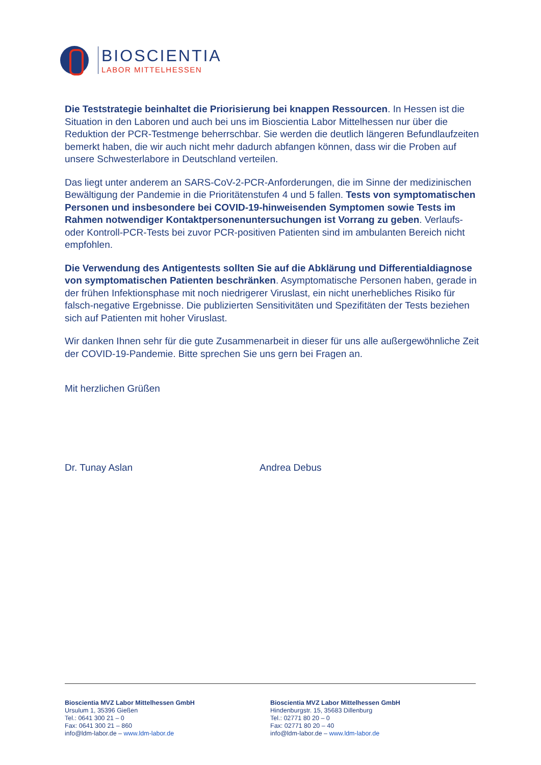BIOSCIENTIA
LABOR MITTELHESSEN
Die Teststrategie beinhaltet die Priorisierung bei knappen Ressourcen. In Hessen ist die Situation in den Laboren und auch bei uns im Bioscientia Labor Mittelhessen nur über die Reduktion der PCR-Testmenge beherrschbar. Sie werden die deutlich längeren Befundlaufzeiten bemerkt haben, die wir auch nicht mehr dadurch abfangen können, dass wir die Proben auf unsere Schwesterlabore in Deutschland verteilen.
Das liegt unter anderem an SARS-CoV-2-PCR-Anforderungen, die im Sinne der medizinischen Bewältigung der Pandemie in die Prioritätenstufen 4 und 5 fallen. Tests von symptomatischen Personen und insbesondere bei COVID-19-hinweisenden Symptomen sowie Tests im Rahmen notwendiger Kontaktpersonenuntersuchungen ist Vorrang zu geben. Verlaufs- oder Kontroll-PCR-Tests bei zuvor PCR-positiven Patienten sind im ambulanten Bereich nicht empfohlen.
Die Verwendung des Antigentests sollten Sie auf die Abklärung und Differentialdiagnose von symptomatischen Patienten beschränken. Asymptomatische Personen haben, gerade in der frühen Infektionsphase mit noch niedrigerer Viruslast, ein nicht unerhebliches Risiko für falsch-negative Ergebnisse. Die publizierten Sensitivitäten und Spezifitäten der Tests beziehen sich auf Patienten mit hoher Viruslast.
Wir danken Ihnen sehr für die gute Zusammenarbeit in dieser für uns alle außergewöhnliche Zeit der COVID-19-Pandemie. Bitte sprechen Sie uns gern bei Fragen an.
Mit herzlichen Grüßen
Dr. Tunay Aslan Andrea Debus
Bioscientia MVZ Labor Mittelhessen GmbH
Ursulum 1, 35396 Gießen
Tel.: 0641 300 21 – 0
Fax: 0641 300 21 – 860
info@ldm-labor.de – www.ldm-labor.de
Bioscientia MVZ Labor Mittelhessen GmbH
Hindenburgstr. 15, 35683 Dillenburg
Tel.: 02771 80 20 – 0
Fax: 02771 80 20 – 40
info@ldm-labor.de – www.ldm-labor.de